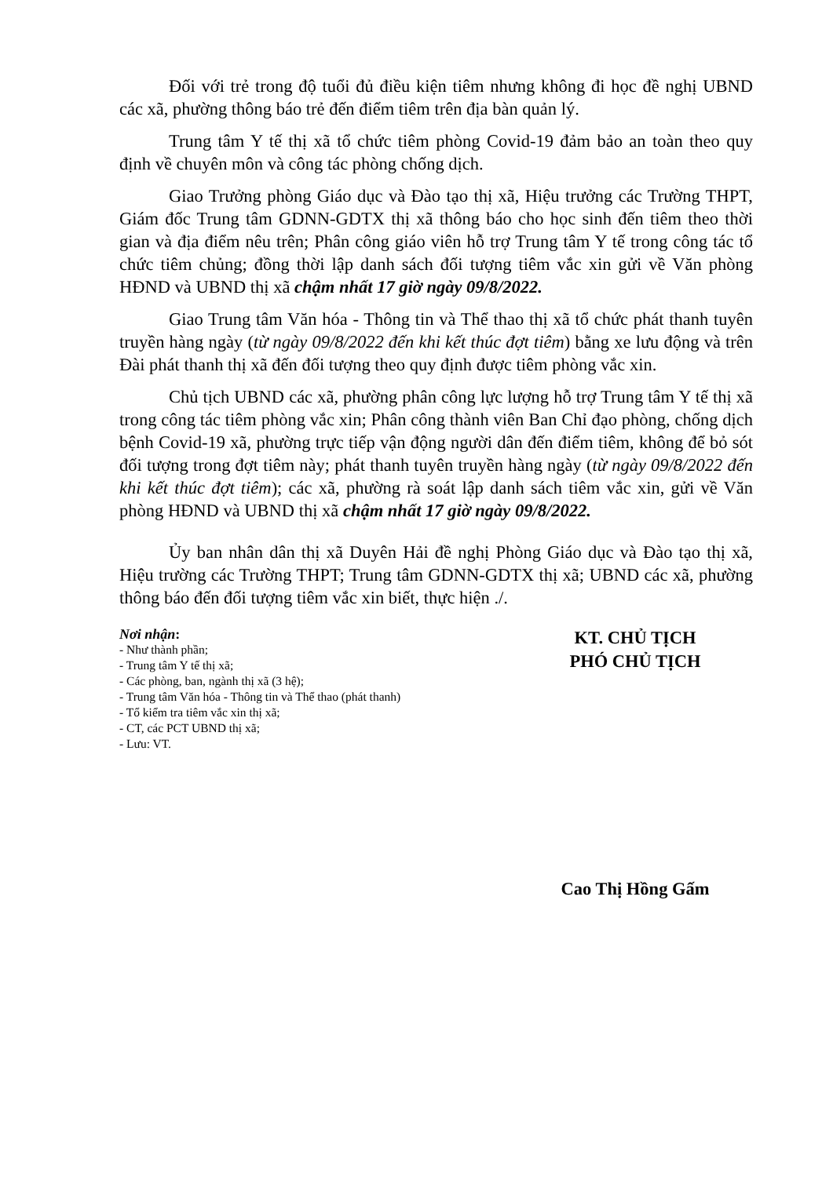Đối với trẻ trong độ tuổi đủ điều kiện tiêm nhưng không đi học đề nghị UBND các xã, phường thông báo trẻ đến điểm tiêm trên địa bàn quản lý.
Trung tâm Y tế thị xã tổ chức tiêm phòng Covid-19 đảm bảo an toàn theo quy định về chuyên môn và công tác phòng chống dịch.
Giao Trưởng phòng Giáo dục và Đào tạo thị xã, Hiệu trưởng các Trường THPT, Giám đốc Trung tâm GDNN-GDTX thị xã thông báo cho học sinh đến tiêm theo thời gian và địa điểm nêu trên; Phân công giáo viên hỗ trợ Trung tâm Y tế trong công tác tổ chức tiêm chủng; đồng thời lập danh sách đối tượng tiêm vắc xin gửi về Văn phòng HĐND và UBND thị xã chậm nhất 17 giờ ngày 09/8/2022.
Giao Trung tâm Văn hóa - Thông tin và Thể thao thị xã tổ chức phát thanh tuyên truyền hàng ngày (từ ngày 09/8/2022 đến khi kết thúc đợt tiêm) bằng xe lưu động và trên Đài phát thanh thị xã đến đối tượng theo quy định được tiêm phòng vắc xin.
Chủ tịch UBND các xã, phường phân công lực lượng hỗ trợ Trung tâm Y tế thị xã trong công tác tiêm phòng vắc xin; Phân công thành viên Ban Chỉ đạo phòng, chống dịch bệnh Covid-19 xã, phường trực tiếp vận động người dân đến điểm tiêm, không để bỏ sót đối tượng trong đợt tiêm này; phát thanh tuyên truyền hàng ngày (từ ngày 09/8/2022 đến khi kết thúc đợt tiêm); các xã, phường rà soát lập danh sách tiêm vắc xin, gửi về Văn phòng HĐND và UBND thị xã chậm nhất 17 giờ ngày 09/8/2022.
Ủy ban nhân dân thị xã Duyên Hải đề nghị Phòng Giáo dục và Đào tạo thị xã, Hiệu trường các Trường THPT; Trung tâm GDNN-GDTX thị xã; UBND các xã, phường thông báo đến đối tượng tiêm vắc xin biết, thực hiện ./.
Nơi nhận:
- Như thành phần;
- Trung tâm Y tế thị xã;
- Các phòng, ban, ngành thị xã (3 hệ);
- Trung tâm Văn hóa - Thông tin và Thể thao (phát thanh)
- Tổ kiểm tra tiêm vắc xin thị xã;
- CT, các PCT UBND thị xã;
- Lưu: VT.
KT. CHỦ TỊCH
PHÓ CHỦ TỊCH
Cao Thị Hồng Gấm